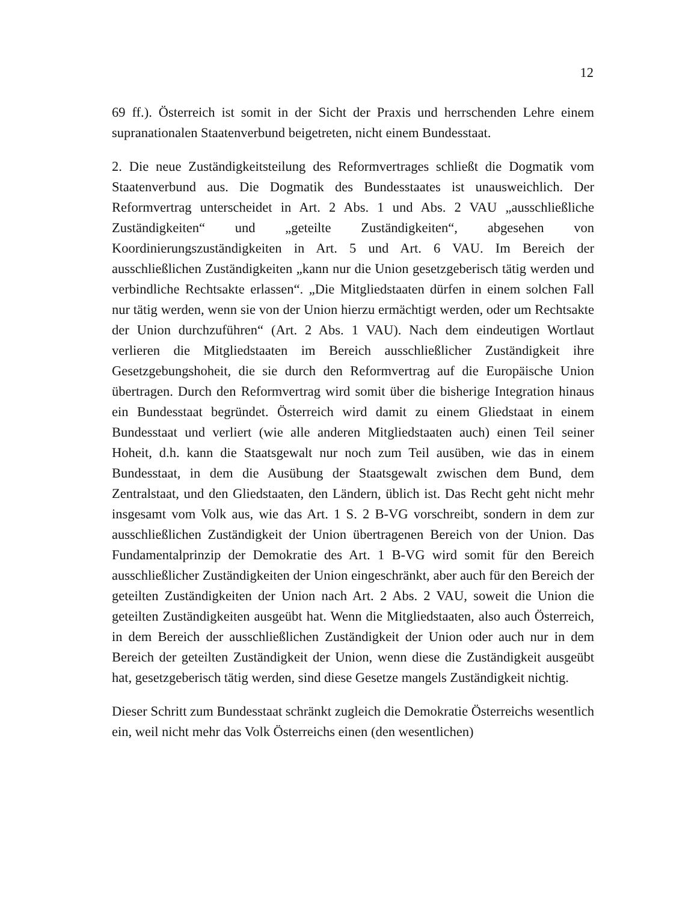12
69 ff.). Österreich ist somit in der Sicht der Praxis und herrschenden Lehre einem supranationalen Staatenverbund beigetreten, nicht einem Bundesstaat.
2. Die neue Zuständigkeitsteilung des Reformvertrages schließt die Dogmatik vom Staatenverbund aus. Die Dogmatik des Bundesstaates ist unausweichlich. Der Reformvertrag unterscheidet in Art. 2 Abs. 1 und Abs. 2 VAU „ausschließli­che Zuständigkeiten“ und „geteilte Zuständigkeiten“, abgesehen von Koordinie­rungszuständigkeiten in Art. 5 und Art. 6 VAU. Im Bereich der ausschließlichen Zuständigkeiten „kann nur die Union gesetzgeberisch tätig werden und verbindli­che Rechtsakte erlassen“. „Die Mitgliedstaaten dürfen in einem solchen Fall nur tätig werden, wenn sie von der Union hierzu ermächtigt werden, oder um Rechts­akte der Union durchzuführen“ (Art. 2 Abs. 1 VAU). Nach dem eindeutigen Wortlaut verlieren die Mitgliedstaaten im Bereich ausschließlicher Zuständigkeit ihre Gesetzgebungshoheit, die sie durch den Reformvertrag auf die Europäische Union übertragen. Durch den Reformvertrag wird somit über die bisherige Integ­ration hinaus ein Bundesstaat begründet. Österreich wird damit zu einem Glied­staat in einem Bundesstaat und verliert (wie alle anderen Mitgliedstaaten auch) einen Teil seiner Hoheit, d.h. kann die Staatsgewalt nur noch zum Teil ausüben, wie das in einem Bundesstaat, in dem die Ausübung der Staatsgewalt zwischen dem Bund, dem Zentralstaat, und den Gliedstaaten, den Ländern, üblich ist. Das Recht geht nicht mehr insgesamt vom Volk aus, wie das Art. 1 S. 2 B-VG vor­schreibt, sondern in dem zur ausschließlichen Zuständigkeit der Union übertrage­nen Bereich von der Union. Das Fundamentalprinzip der Demokratie des Art. 1 B-VG wird somit für den Bereich ausschließlicher Zuständigkeiten der Union eingeschränkt, aber auch für den Bereich der geteilten Zuständigkeiten der Union nach Art. 2 Abs. 2 VAU, soweit die Union die geteilten Zuständigkeiten ausgeübt hat. Wenn die Mitgliedstaaten, also auch Österreich, in dem Bereich der aus­schließlichen Zuständigkeit der Union oder auch nur in dem Bereich der geteilten Zuständigkeit der Union, wenn diese die Zuständigkeit ausgeübt hat, gesetzgebe­risch tätig werden, sind diese Gesetze mangels Zuständigkeit nichtig.
Dieser Schritt zum Bundesstaat schränkt zugleich die Demokratie Österreichs wesentlich ein, weil nicht mehr das Volk Österreichs einen (den wesentlichen)